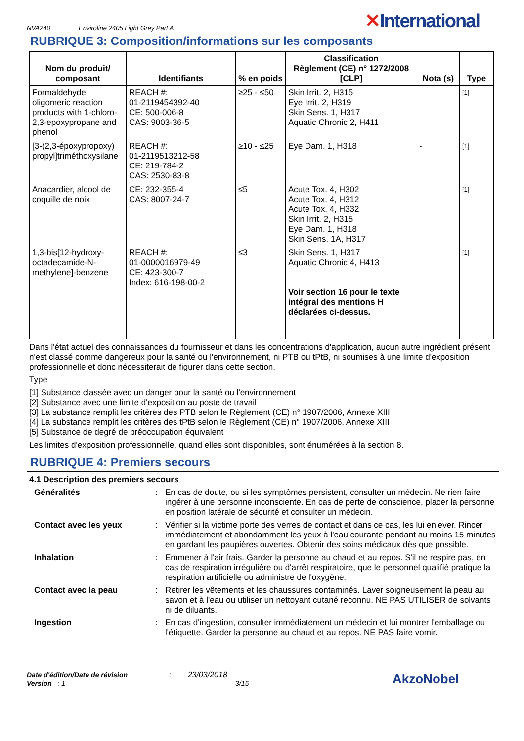NVA240
Enviroline 2405 Light Grey Part A
✕International
RUBRIQUE 3: Composition/informations sur les composants
| Nom du produit/ composant | Identifiants | % en poids | Classification Règlement (CE) n° 1272/2008 [CLP] | Nota (s) | Type |
| --- | --- | --- | --- | --- | --- |
| Formaldehyde, oligomeric reaction products with 1-chloro-2,3-epoxypropane and phenol | REACH #: 01-2119454392-40 CE: 500-006-8 CAS: 9003-36-5 | ≥25 - ≤50 | Skin Irrit. 2, H315 Eye Irrit. 2, H319 Skin Sens. 1, H317 Aquatic Chronic 2, H411 | - | [1] |
| [3-(2,3-époxypropoxy) propyl]triméthoxysilane | REACH #: 01-2119513212-58 CE: 219-784-2 CAS: 2530-83-8 | ≥10 - ≤25 | Eye Dam. 1, H318 | - | [1] |
| Anacardier, alcool de coquille de noix | CE: 232-355-4 CAS: 8007-24-7 | ≤5 | Acute Tox. 4, H302 Acute Tox. 4, H312 Acute Tox. 4, H332 Skin Irrit. 2, H315 Eye Dam. 1, H318 Skin Sens. 1A, H317 | - | [1] |
| 1,3-bis[12-hydroxy-octadecamide-N-methylene]-benzene | REACH #: 01-0000016979-49 CE: 423-300-7 Index: 616-198-00-2 | ≤3 | Skin Sens. 1, H317 Aquatic Chronic 4, H413 Voir section 16 pour le texte intégral des mentions H déclarées ci-dessus. | - | [1] |
Dans l'état actuel des connaissances du fournisseur et dans les concentrations d'application, aucun autre ingrédient présent n'est classé comme dangereux pour la santé ou l'environnement, ni PTB ou tPtB, ni soumises à une limite d'exposition professionnelle et donc nécessiterait de figurer dans cette section.
Type
[1] Substance classée avec un danger pour la santé ou l'environnement
[2] Substance avec une limite d'exposition au poste de travail
[3] La substance remplit les critères des PTB selon le Règlement (CE) n° 1907/2006, Annexe XIII
[4] La substance remplit les critères des tPtB selon le Règlement (CE) n° 1907/2006, Annexe XIII
[5] Substance de degré de préoccupation équivalent
Les limites d'exposition professionnelle, quand elles sont disponibles, sont énumérées à la section 8.
RUBRIQUE 4: Premiers secours
4.1 Description des premiers secours
Généralités
:
En cas de doute, ou si les symptômes persistent, consulter un médecin. Ne rien faire ingérer à une personne inconsciente. En cas de perte de conscience, placer la personne en position latérale de sécurité et consulter un médecin.
Contact avec les yeux
:
Vérifier si la victime porte des verres de contact et dans ce cas, les lui enlever. Rincer immédiatement et abondamment les yeux à l'eau courante pendant au moins 15 minutes en gardant les paupières ouvertes. Obtenir des soins médicaux dès que possible.
Inhalation
:
Emmener à l'air frais. Garder la personne au chaud et au repos. S'il ne respire pas, en cas de respiration irrégulière ou d'arrêt respiratoire, que le personnel qualifié pratique la respiration artificielle ou administre de l'oxygène.
Contact avec la peau
:
Retirer les vêtements et les chaussures contaminés. Laver soigneusement la peau au savon et à l'eau ou utiliser un nettoyant cutané reconnu. NE PAS UTILISER de solvants ni de diluants.
Ingestion
:
En cas d'ingestion, consulter immédiatement un médecin et lui montrer l'emballage ou l'étiquette. Garder la personne au chaud et au repos. NE PAS faire vomir.
Date d'édition/Date de révision : 23/03/2018
Version : 1 3/15
AkzoNobel